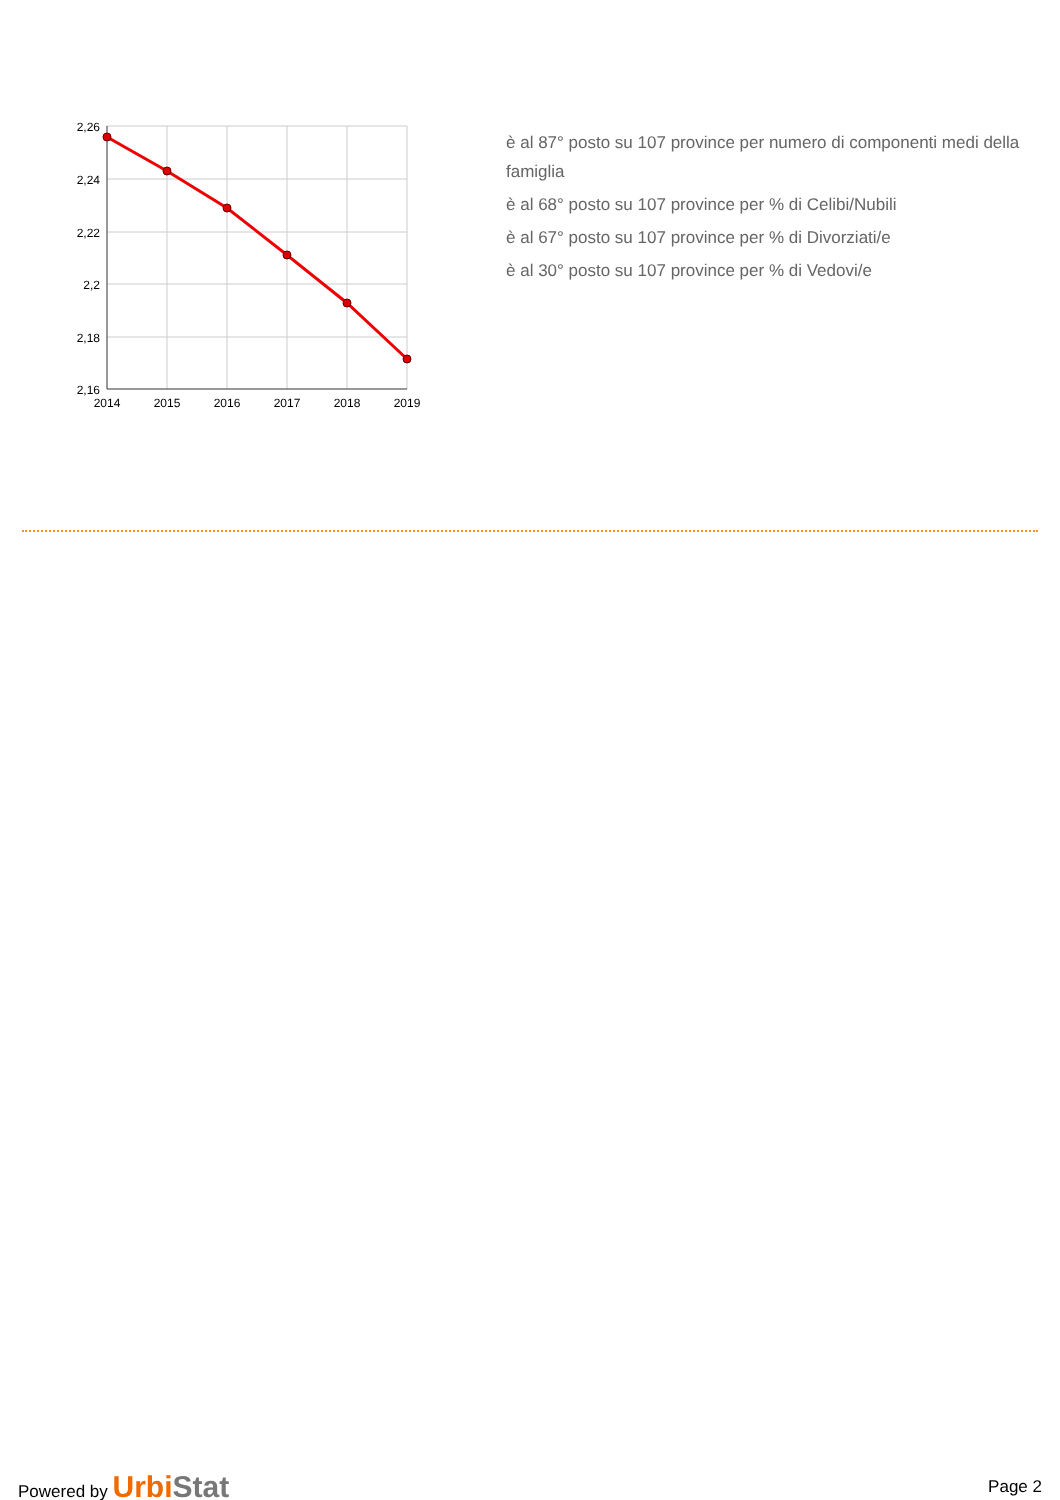2,26
2,24
2,22
2,2
2,18
2,16
2014
2015
2016
2017
2018
2019
è al 87° posto su 107 province per numero di componenti medi della famiglia
è al 68° posto su 107 province per % di Celibi/Nubili
è al 67° posto su 107 province per % di Divorziati/e
è al 30° posto su 107 province per % di Vedovi/e
Powered by UrbiStat
Page 2